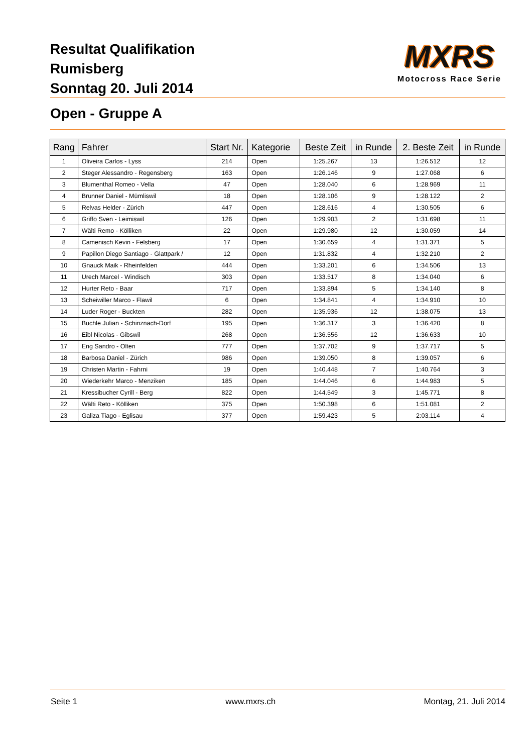Resultat Qualifikation
Rumisberg
Sonntag 20. Juli 2014
MXRS
Motocross Race Serie
Open - Gruppe A
| Rang | Fahrer | Start Nr. | Kategorie | Beste Zeit | in Runde | 2. Beste Zeit | in Runde |
| --- | --- | --- | --- | --- | --- | --- | --- |
| 1 | Oliveira Carlos - Lyss | 214 | Open | 1:25.267 | 13 | 1:26.512 | 12 |
| 2 | Steger Alessandro - Regensberg | 163 | Open | 1:26.146 | 9 | 1:27.068 | 6 |
| 3 | Blumenthal Romeo - Vella | 47 | Open | 1:28.040 | 6 | 1:28.969 | 11 |
| 4 | Brunner Daniel - Mümliswil | 18 | Open | 1:28.106 | 9 | 1:28.122 | 2 |
| 5 | Relvas Helder - Zürich | 447 | Open | 1:28.616 | 4 | 1:30.505 | 6 |
| 6 | Griffo Sven - Leimiswil | 126 | Open | 1:29.903 | 2 | 1:31.698 | 11 |
| 7 | Wälti Remo - Kölliken | 22 | Open | 1:29.980 | 12 | 1:30.059 | 14 |
| 8 | Camenisch Kevin - Felsberg | 17 | Open | 1:30.659 | 4 | 1:31.371 | 5 |
| 9 | Papillon Diego Santiago - Glattpark / | 12 | Open | 1:31.832 | 4 | 1:32.210 | 2 |
| 10 | Gnauck Maik - Rheinfelden | 444 | Open | 1:33.201 | 6 | 1:34.506 | 13 |
| 11 | Urech Marcel - Windisch | 303 | Open | 1:33.517 | 8 | 1:34.040 | 6 |
| 12 | Hurter Reto - Baar | 717 | Open | 1:33.894 | 5 | 1:34.140 | 8 |
| 13 | Scheiwiller Marco - Flawil | 6 | Open | 1:34.841 | 4 | 1:34.910 | 10 |
| 14 | Luder Roger - Buckten | 282 | Open | 1:35.936 | 12 | 1:38.075 | 13 |
| 15 | Buchle Julian - Schinznach-Dorf | 195 | Open | 1:36.317 | 3 | 1:36.420 | 8 |
| 16 | Eibl Nicolas - Gibswil | 268 | Open | 1:36.556 | 12 | 1:36.633 | 10 |
| 17 | Eng Sandro - Olten | 777 | Open | 1:37.702 | 9 | 1:37.717 | 5 |
| 18 | Barbosa Daniel - Zürich | 986 | Open | 1:39.050 | 8 | 1:39.057 | 6 |
| 19 | Christen Martin - Fahrni | 19 | Open | 1:40.448 | 7 | 1:40.764 | 3 |
| 20 | Wiederkehr Marco - Menziken | 185 | Open | 1:44.046 | 6 | 1:44.983 | 5 |
| 21 | Kressibucher Cyrill - Berg | 822 | Open | 1:44.549 | 3 | 1:45.771 | 8 |
| 22 | Wälti Reto - Kölliken | 375 | Open | 1:50.398 | 6 | 1:51.081 | 2 |
| 23 | Galiza Tiago - Eglisau | 377 | Open | 1:59.423 | 5 | 2:03.114 | 4 |
Seite 1 www.mxrs.ch Montag, 21. Juli 2014